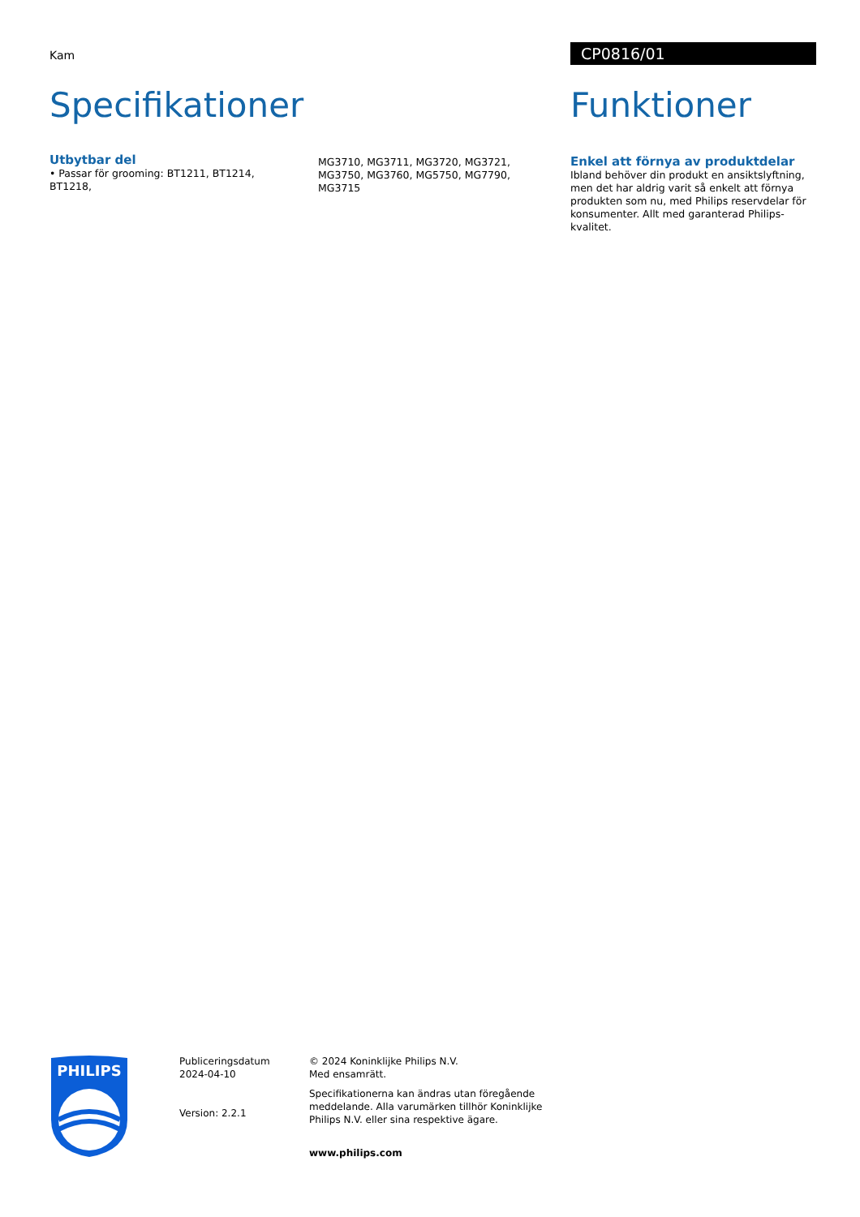Kam CP0816/01
Specifikationer Funktioner
Utbytbar del
• Passar för grooming: BT1211, BT1214, BT1218,
MG3710, MG3711, MG3720, MG3721, MG3750, MG3760, MG5750, MG7790, MG3715
Enkel att förnya av produktdelar
Ibland behöver din produkt en ansiktslyftning, men det har aldrig varit så enkelt att förnya produkten som nu, med Philips reservdelar för konsumenter. Allt med garanterad Philips-kvalitet.
PHILIPS
Publiceringsdatum
2024-04-10
Version: 2.2.1
© 2024 Koninklijke Philips N.V.
Med ensamrätt.
Specifikationerna kan ändras utan föregående meddelande. Alla varumärken tillhör Koninklijke Philips N.V. eller sina respektive ägare.
www.philips.com